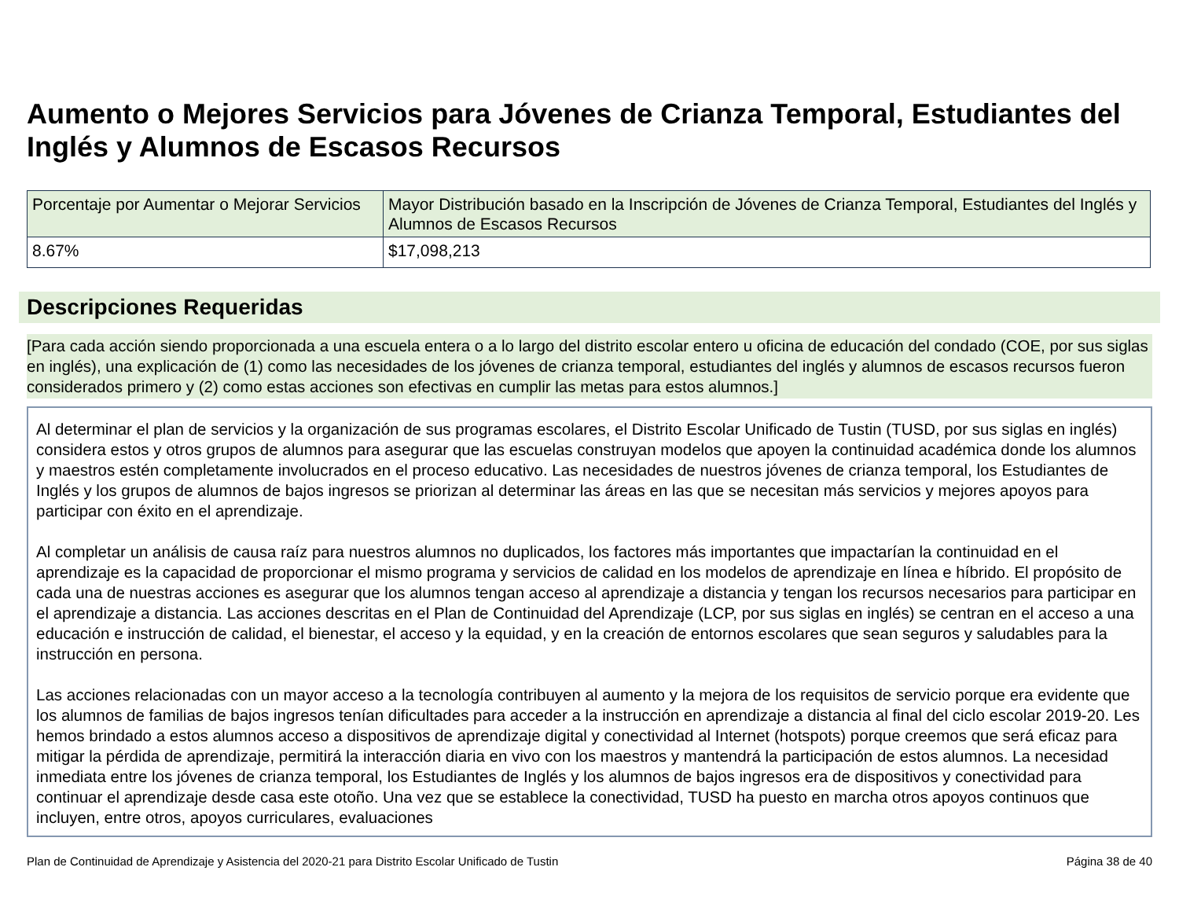Aumento o Mejores Servicios para Jóvenes de Crianza Temporal, Estudiantes del Inglés y Alumnos de Escasos Recursos
| Porcentaje por Aumentar o Mejorar Servicios | Mayor Distribución basado en la Inscripción de Jóvenes de Crianza Temporal, Estudiantes del Inglés y Alumnos de Escasos Recursos |
| 8.67% | $17,098,213 |
Descripciones Requeridas
[Para cada acción siendo proporcionada a una escuela entera o a lo largo del distrito escolar entero u oficina de educación del condado (COE, por sus siglas en inglés), una explicación de (1) como las necesidades de los jóvenes de crianza temporal, estudiantes del inglés y alumnos de escasos recursos fueron considerados primero y (2) como estas acciones son efectivas en cumplir las metas para estos alumnos.]
Al determinar el plan de servicios y la organización de sus programas escolares, el Distrito Escolar Unificado de Tustin (TUSD, por sus siglas en inglés) considera estos y otros grupos de alumnos para asegurar que las escuelas construyan modelos que apoyen la continuidad académica donde los alumnos y maestros estén completamente involucrados en el proceso educativo. Las necesidades de nuestros jóvenes de crianza temporal, los Estudiantes de Inglés y los grupos de alumnos de bajos ingresos se priorizan al determinar las áreas en las que se necesitan más servicios y mejores apoyos para participar con éxito en el aprendizaje.
Al completar un análisis de causa raíz para nuestros alumnos no duplicados, los factores más importantes que impactarían la continuidad en el aprendizaje es la capacidad de proporcionar el mismo programa y servicios de calidad en los modelos de aprendizaje en línea e híbrido. El propósito de cada una de nuestras acciones es asegurar que los alumnos tengan acceso al aprendizaje a distancia y tengan los recursos necesarios para participar en el aprendizaje a distancia. Las acciones descritas en el Plan de Continuidad del Aprendizaje (LCP, por sus siglas en inglés) se centran en el acceso a una educación e instrucción de calidad, el bienestar, el acceso y la equidad, y en la creación de entornos escolares que sean seguros y saludables para la instrucción en persona.
Las acciones relacionadas con un mayor acceso a la tecnología contribuyen al aumento y la mejora de los requisitos de servicio porque era evidente que los alumnos de familias de bajos ingresos tenían dificultades para acceder a la instrucción en aprendizaje a distancia al final del ciclo escolar 2019-20. Les hemos brindado a estos alumnos acceso a dispositivos de aprendizaje digital y conectividad al Internet (hotspots) porque creemos que será eficaz para mitigar la pérdida de aprendizaje, permitirá la interacción diaria en vivo con los maestros y mantendrá la participación de estos alumnos. La necesidad inmediata entre los jóvenes de crianza temporal, los Estudiantes de Inglés y los alumnos de bajos ingresos era de dispositivos y conectividad para continuar el aprendizaje desde casa este otoño. Una vez que se establece la conectividad, TUSD ha puesto en marcha otros apoyos continuos que incluyen, entre otros, apoyos curriculares, evaluaciones
Plan de Continuidad de Aprendizaje y Asistencia del 2020-21 para Distrito Escolar Unificado de Tustin Página 38 de 40